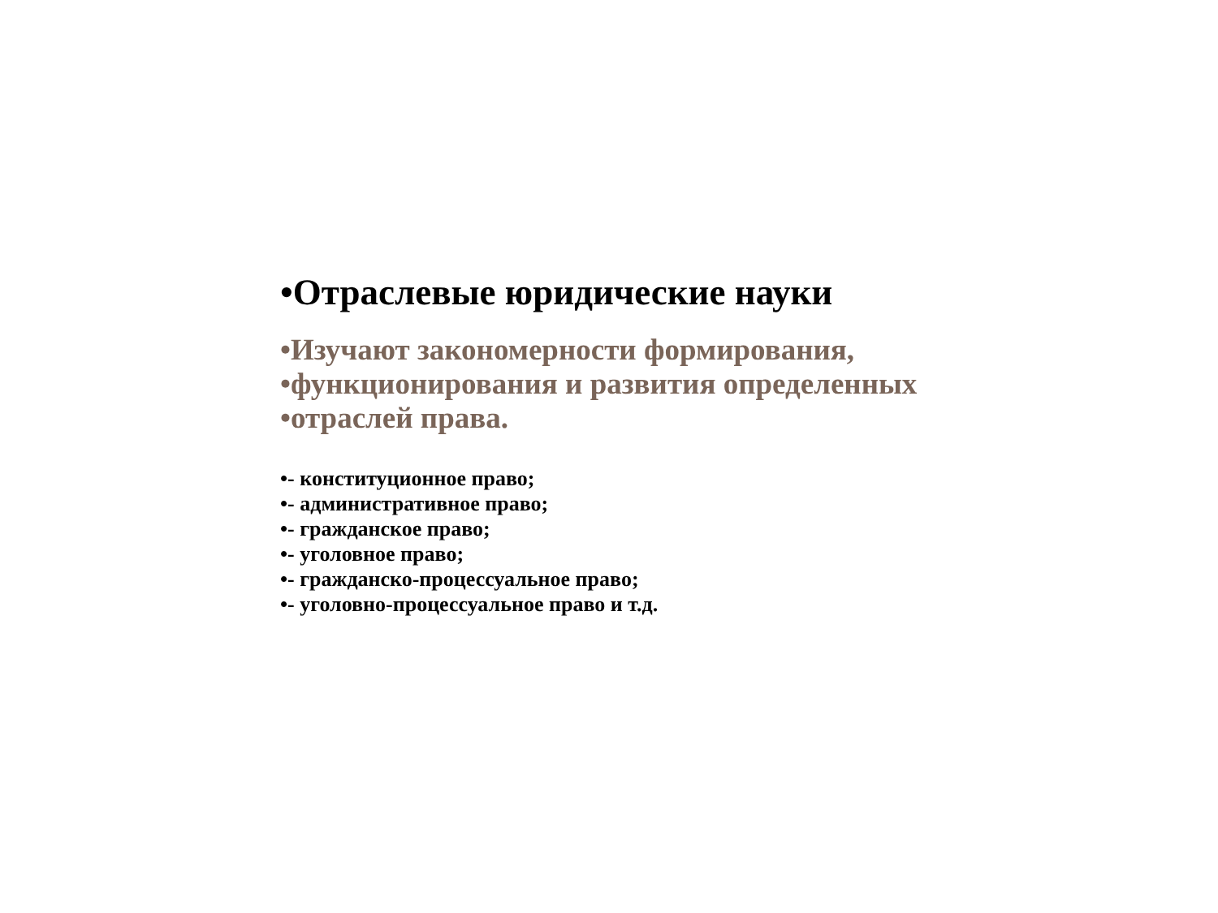•Отраслевые юридические науки
•Изучают закономерности формирования,
•функционирования и развития определенных
•отраслей права.
•- конституционное право;
•- административное право;
•- гражданское право;
•- уголовное право;
•- гражданско-процессуальное право;
•- уголовно-процессуальное право и т.д.